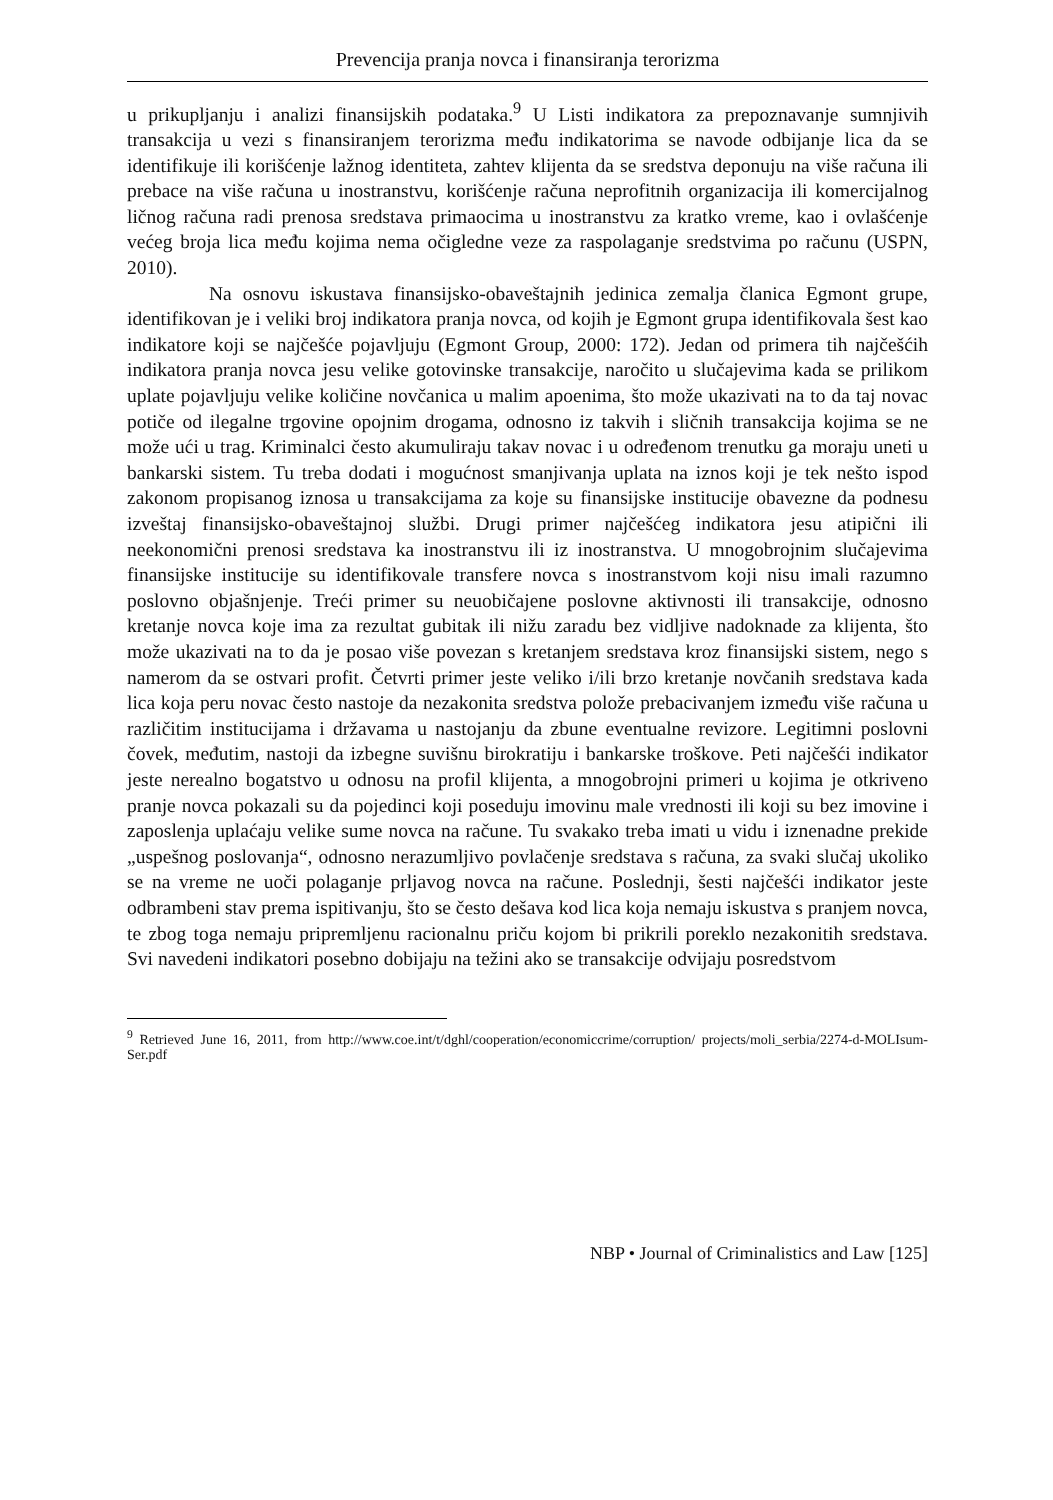Prevencija pranja novca i finansiranja terorizma
u prikupljanju i analizi finansijskih podataka.<sup>9</sup> U Listi indikatora za prepoznavanje sumnjivih transakcija u vezi s finansiranjem terorizma među indikatorima se navode odbijanje lica da se identifikuje ili korišćenje lažnog identiteta, zahtev klijenta da se sredstva deponuju na više računa ili prebace na više računa u inostranstvu, korišćenje računa neprofitnih organizacija ili komercijalnog ličnog računa radi prenosa sredstava primaocima u inostranstvu za kratko vreme, kao i ovlašćenje većeg broja lica među kojima nema očigledne veze za raspolaganje sredstvima po računu (USPN, 2010).
Na osnovu iskustava finansijsko-obaveštajnih jedinica zemalja članica Egmont grupe, identifikovan je i veliki broj indikatora pranja novca, od kojih je Egmont grupa identifikovala šest kao indikatore koji se najčešće pojavljuju (Egmont Group, 2000: 172). Jedan od primera tih najčešćih indikatora pranja novca jesu velike gotovinske transakcije, naročito u slučajevima kada se prilikom uplate pojavljuju velike količine novčanica u malim apoenima, što može ukazivati na to da taj novac potiče od ilegalne trgovine opojnim drogama, odnosno iz takvih i sličnih transakcija kojima se ne može ući u trag. Kriminalci često akumuliraju takav novac i u određenom trenutku ga moraju uneti u bankarski sistem. Tu treba dodati i mogućnost smanjivanja uplata na iznos koji je tek nešto ispod zakonom propisanog iznosa u transakcijama za koje su finansijske institucije obavezne da podnesu izveštaj finansijsko-obaveštajnoj službi. Drugi primer najčešćeg indikatora jesu atipični ili neekonomični prenosi sredstava ka inostranstvu ili iz inostranstva. U mnogobrojnim slučajevima finansijske institucije su identifikovale transfere novca s inostranstvom koji nisu imali razumno poslovno objašnjenje. Treći primer su neuobičajene poslovne aktivnosti ili transakcije, odnosno kretanje novca koje ima za rezultat gubitak ili nižu zaradu bez vidljive nadoknade za klijenta, što može ukazivati na to da je posao više povezan s kretanjem sredstava kroz finansijski sistem, nego s namerom da se ostvari profit. Četvrti primer jeste veliko i/ili brzo kretanje novčanih sredstava kada lica koja peru novac često nastoje da nezakonita sredstva polože prebacivanjem između više računa u različitim institucijama i državama u nastojanju da zbune eventualne revizore. Legitimni poslovni čovek, međutim, nastoji da izbegne suvišnu birokratiju i bankarske troškove. Peti najčešći indikator jeste nerealno bogatstvo u odnosu na profil klijenta, a mnogobrojni primeri u kojima je otkriveno pranje novca pokazali su da pojedinci koji poseduju imovinu male vrednosti ili koji su bez imovine i zaposlenja uplaćaju velike sume novca na račune. Tu svakako treba imati u vidu i iznenadne prekide „uspešnog poslovanja“, odnosno nerazumljivo povlačenje sredstava s računa, za svaki slučaj ukoliko se na vreme ne uoči polaganje prljavog novca na račune. Poslednji, šesti najčešći indikator jeste odbrambeni stav prema ispitivanju, što se često dešava kod lica koja nemaju iskustva s pranjem novca, te zbog toga nemaju pripremljenu racionalnu priču kojom bi prikrili poreklo nezakonitih sredstava. Svi navedeni indikatori posebno dobijaju na težini ako se transakcije odvijaju posredstvom
<sup>9</sup> Retrieved June 16, 2011, from http://www.coe.int/t/dghl/cooperation/economiccrime/corruption/ projects/moli_serbia/2274-d-MOLIsum-Ser.pdf
NBP • Journal of Criminalistics and Law [125]